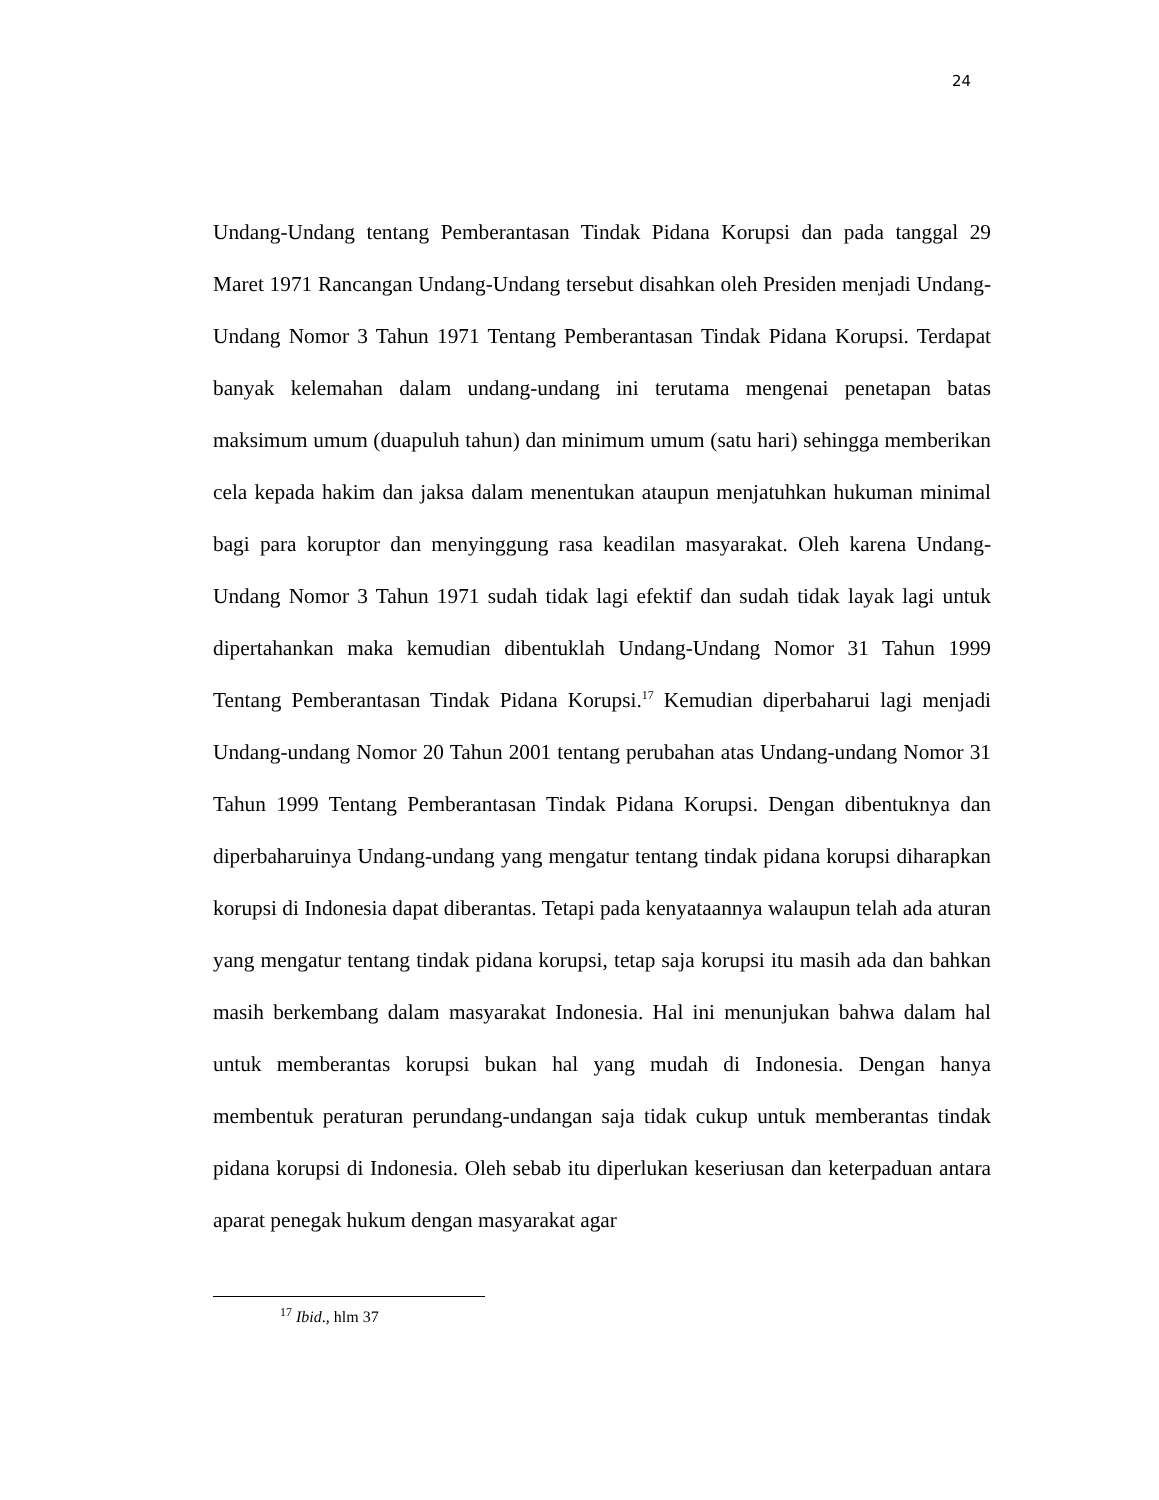24
Undang-Undang tentang Pemberantasan Tindak Pidana Korupsi dan pada tanggal 29 Maret 1971 Rancangan Undang-Undang tersebut disahkan oleh Presiden menjadi Undang-Undang Nomor 3 Tahun 1971 Tentang Pemberantasan Tindak Pidana Korupsi. Terdapat banyak kelemahan dalam undang-undang ini terutama mengenai penetapan batas maksimum umum (duapuluh tahun) dan minimum umum (satu hari) sehingga memberikan cela kepada hakim dan jaksa dalam menentukan ataupun menjatuhkan hukuman minimal bagi para koruptor dan menyinggung rasa keadilan masyarakat. Oleh karena Undang-Undang Nomor 3 Tahun 1971 sudah tidak lagi efektif dan sudah tidak layak lagi untuk dipertahankan maka kemudian dibentuklah Undang-Undang Nomor 31 Tahun 1999 Tentang Pemberantasan Tindak Pidana Korupsi.<sup>17</sup> Kemudian diperbaharui lagi menjadi Undang-undang Nomor 20 Tahun 2001 tentang perubahan atas Undang-undang Nomor 31 Tahun 1999 Tentang Pemberantasan Tindak Pidana Korupsi. Dengan dibentuknya dan diperbaharuinya Undang-undang yang mengatur tentang tindak pidana korupsi diharapkan korupsi di Indonesia dapat diberantas. Tetapi pada kenyataannya walaupun telah ada aturan yang mengatur tentang tindak pidana korupsi, tetap saja korupsi itu masih ada dan bahkan masih berkembang dalam masyarakat Indonesia. Hal ini menunjukan bahwa dalam hal untuk memberantas korupsi bukan hal yang mudah di Indonesia. Dengan hanya membentuk peraturan perundang-undangan saja tidak cukup untuk memberantas tindak pidana korupsi di Indonesia. Oleh sebab itu diperlukan keseriusan dan keterpaduan antara aparat penegak hukum dengan masyarakat agar
<sup>17</sup> Ibid., hlm 37